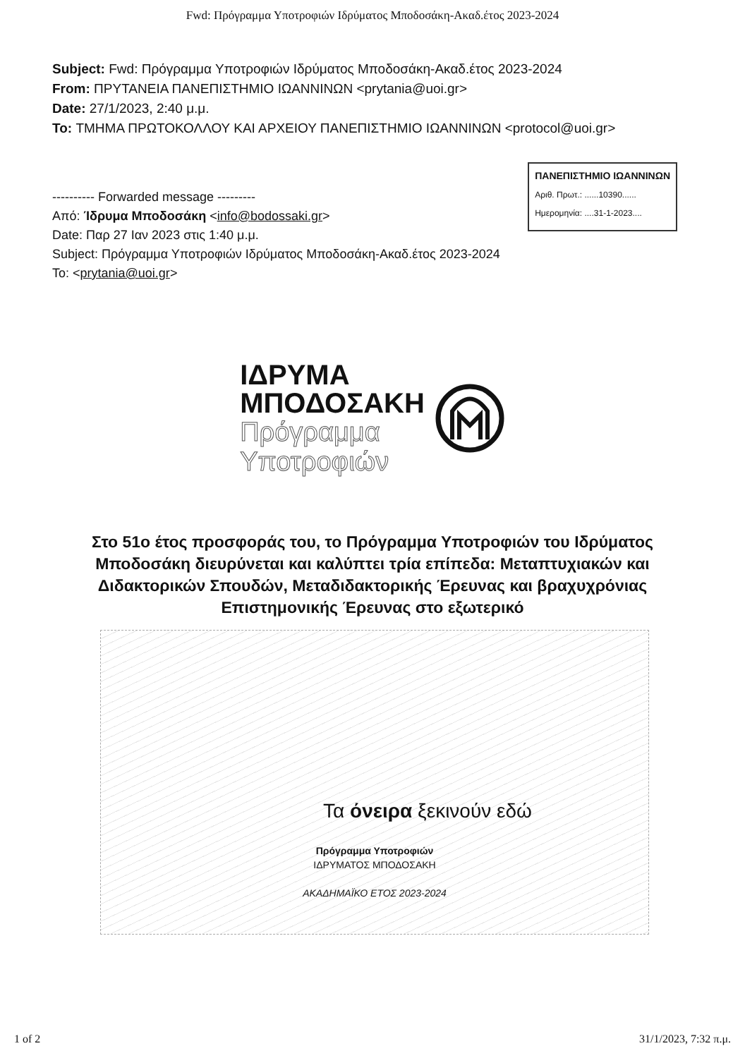Fwd: Πρόγραμμα Υποτροφιών Ιδρύματος Μποδοσάκη-Ακαδ.έτος 2023-2024
Subject: Fwd: Πρόγραμμα Υποτροφιών Ιδρύματος Μποδοσάκη-Ακαδ.έτος 2023-2024
From: ΠΡΥΤΑΝΕΙΑ ΠΑΝΕΠΙΣΤΗΜΙΟ ΙΩΑΝΝΙΝΩΝ <prytania@uoi.gr>
Date: 27/1/2023, 2:40 μ.μ.
To: ΤΜΗΜΑ ΠΡΩΤΟΚΟΛΛΟΥ ΚΑΙ ΑΡΧΕΙΟΥ ΠΑΝΕΠΙΣΤΗΜΙΟ ΙΩΑΝΝΙΝΩΝ <protocol@uoi.gr>
---------- Forwarded message ---------
Από: Ίδρυμα Μποδοσάκη <info@bodossaki.gr>
Date: Παρ 27 Ιαν 2023 στις 1:40 μ.μ.
Subject: Πρόγραμμα Υποτροφιών Ιδρύματος Μποδοσάκη-Ακαδ.έτος 2023-2024
To: <prytania@uoi.gr>
ΠΑΝΕΠΙΣΤΗΜΙΟ ΙΩΑΝΝΙΝΩΝ
Αριθ. Πρωτ.: ......10390......
Ημερομηνία: ....31-1-2023....
ΙΔΡΥΜΑ
ΜΠΟΔΟΣΑΚΗ
Πρόγραμμα
Υποτροφιών
Στο 51ο έτος προσφοράς του, το Πρόγραμμα Υποτροφιών του Ιδρύματος Μποδοσάκη διευρύνεται και καλύπτει τρία επίπεδα: Μεταπτυχιακών και Διδακτορικών Σπουδών, Μεταδιδακτορικής Έρευνας και βραχυχρόνιας Επιστημονικής Έρευνας στο εξωτερικό
Τα όνειρα ξεκινούν εδώ
Πρόγραμμα Υποτροφιών
ΙΔΡΥΜΑΤΟΣ ΜΠΟΔΟΣΑΚΗ
ΑΚΑΔΗΜΑΪΚΟ ΕΤΟΣ 2023-2024
1 of 2 31/1/2023, 7:32 π.μ.